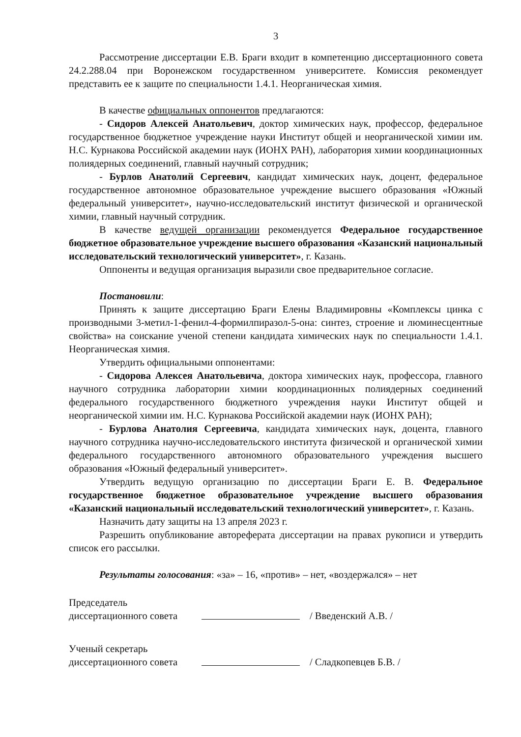3
Рассмотрение диссертации Е.В. Браги входит в компетенцию диссертационного совета 24.2.288.04 при Воронежском государственном университете. Комиссия рекомендует представить ее к защите по специальности 1.4.1. Неорганическая химия.
В качестве официальных оппонентов предлагаются:
- Сидоров Алексей Анатольевич, доктор химических наук, профессор, федеральное государственное бюджетное учреждение науки Институт общей и неорганической химии им. Н.С. Курнакова Российской академии наук (ИОНХ РАН), лаборатория химии координационных полиядерных соединений, главный научный сотрудник;
- Бурлов Анатолий Сергеевич, кандидат химических наук, доцент, федеральное государственное автономное образовательное учреждение высшего образования «Южный федеральный университет», научно-исследовательский институт физической и органической химии, главный научный сотрудник.
В качестве ведущей организации рекомендуется Федеральное государственное бюджетное образовательное учреждение высшего образования «Казанский национальный исследовательский технологический университет», г. Казань.
Оппоненты и ведущая организация выразили свое предварительное согласие.
Постановили:
Принять к защите диссертацию Браги Елены Владимировны «Комплексы цинка с производными 3-метил-1-фенил-4-формилпиразол-5-она: синтез, строение и люминесцентные свойства» на соискание ученой степени кандидата химических наук по специальности 1.4.1. Неорганическая химия.
Утвердить официальными оппонентами:
- Сидорова Алексея Анатольевича, доктора химических наук, профессора, главного научного сотрудника лаборатории химии координационных полиядерных соединений федерального государственного бюджетного учреждения науки Институт общей и неорганической химии им. Н.С. Курнакова Российской академии наук (ИОНХ РАН);
- Бурлова Анатолия Сергеевича, кандидата химических наук, доцента, главного научного сотрудника научно-исследовательского института физической и органической химии федерального государственного автономного образовательного учреждения высшего образования «Южный федеральный университет».
Утвердить ведущую организацию по диссертации Браги Е. В. Федеральное государственное бюджетное образовательное учреждение высшего образования «Казанский национальный исследовательский технологический университет», г. Казань.
Назначить дату защиты на 13 апреля 2023 г.
Разрешить опубликование автореферата диссертации на правах рукописи и утвердить список его рассылки.
Результаты голосования: «за» – 16, «против» – нет, «воздержался» – нет
Председатель
диссертационного совета
/ Введенский А.В. /
Ученый секретарь
диссертационного совета
/ Сладкопевцев Б.В. /